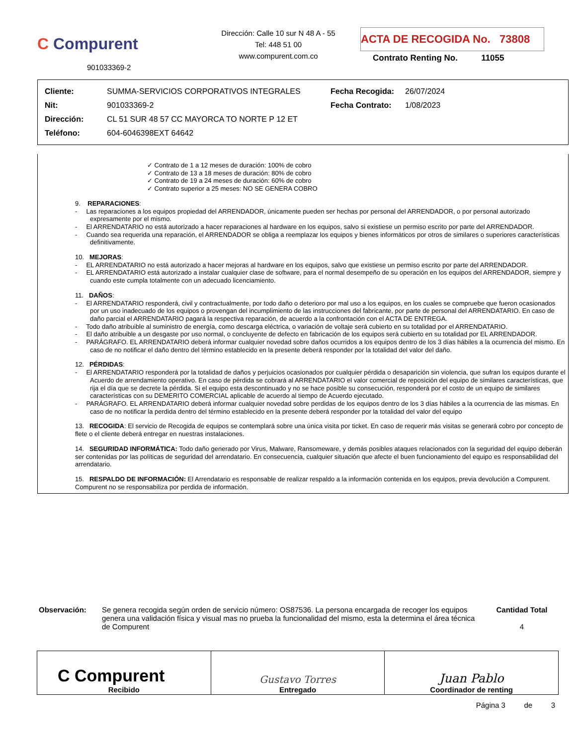C Compurent
901033369-2
Dirección: Calle 10 sur N 48 A - 55
Tel: 448 51 00
www.compurent.com.co
ACTA DE RECOGIDA No. 73808
Contrato Renting No. 11055
| Cliente: | SUMMA-SERVICIOS CORPORATIVOS INTEGRALES | Fecha Recogida: | 26/07/2024 |
| Nit: | 901033369-2 | Fecha Contrato: | 1/08/2023 |
| Dirección: | CL 51 SUR 48 57 CC MAYORCA TO NORTE P 12 ET | | |
| Teléfono: | 604-6046398EXT 64642 | | |
✓ Contrato de 1 a 12 meses de duración: 100% de cobro
✓ Contrato de 13 a 18 meses de duración: 80% de cobro
✓ Contrato de 19 a 24 meses de duración: 60% de cobro
✓ Contrato superior a 25 meses: NO SE GENERA COBRO
9. REPARACIONES:
- Las reparaciones a los equipos propiedad del ARRENDADOR, únicamente pueden ser hechas por personal del ARRENDADOR, o por personal autorizado expresamente por el mismo.
- El ARRENDATARIO no está autorizado a hacer reparaciones al hardware en los equipos, salvo si existiese un permiso escrito por parte del ARRENDADOR.
- Cuando sea requerida una reparación, el ARRENDADOR se obliga a reemplazar los equipos y bienes informáticos por otros de similares o superiores características definitivamente.
10. MEJORAS:
- EL ARRENDATARIO no está autorizado a hacer mejoras al hardware en los equipos, salvo que existiese un permiso escrito por parte del ARRENDADOR.
- EL ARRENDATARIO está autorizado a instalar cualquier clase de software, para el normal desempeño de su operación en los equipos del ARRENDADOR, siempre y cuando este cumpla totalmente con un adecuado licenciamiento.
11. DAÑOS:
- El ARRENDATARIO responderá, civil y contractualmente, por todo daño o deterioro por mal uso a los equipos, en los cuales se compruebe que fueron ocasionados por un uso inadecuado de los equipos o provengan del incumplimiento de las instrucciones del fabricante, por parte de personal del ARRENDATARIO. En caso de daño parcial el ARRENDATARIO pagará la respectiva reparación, de acuerdo a la confrontación con el ACTA DE ENTREGA.
- Todo daño atribuible al suministro de energía, como descarga eléctrica, o variación de voltaje será cubierto en su totalidad por el ARRENDATARIO.
- El daño atribuible a un desgaste por uso normal, o concluyente de defecto en fabricación de los equipos será cubierto en su totalidad por EL ARRENDADOR.
- PARÁGRAFO. EL ARRENDATARIO deberá informar cualquier novedad sobre daños ocurridos a los equipos dentro de los 3 días hábiles a la ocurrencia del mismo. En caso de no notificar el daño dentro del término establecido en la presente deberá responder por la totalidad del valor del daño.
12. PÉRDIDAS:
- El ARRENDATARIO responderá por la totalidad de daños y perjuicios ocasionados por cualquier pérdida o desaparición sin violencia, que sufran los equipos durante el Acuerdo de arrendamiento operativo. En caso de pérdida se cobrará al ARRENDATARIO el valor comercial de reposición del equipo de similares características, que rija el día que se decrete la pérdida. Si el equipo esta descontinuado y no se hace posible su consecución, responderá por el costo de un equipo de similares características con su DEMERITO COMERCIAL aplicable de acuerdo al tiempo de Acuerdo ejecutado.
- PARÁGRAFO. EL ARRENDATARIO deberá informar cualquier novedad sobre perdidas de los equipos dentro de los 3 días hábiles a la ocurrencia de las mismas. En caso de no notificar la perdida dentro del término establecido en la presente deberá responder por la totalidad del valor del equipo
13. RECOGIDA: El servicio de Recogida de equipos se contemplará sobre una única visita por ticket. En caso de requerir más visitas se generará cobro por concepto de flete o el cliente deberá entregar en nuestras instalaciones.
14. SEGURIDAD INFORMÁTICA: Todo daño generado por Virus, Malware, Ransomeware, y demás posibles ataques relacionados con la seguridad del equipo deberán ser contenidas por las políticas de seguridad del arrendatario. En consecuencia, cualquier situación que afecte el buen funcionamiento del equipo es responsabilidad del arrendatario.
15. RESPALDO DE INFORMACIÓN: El Arrendatario es responsable de realizar respaldo a la información contenida en los equipos, previa devolución a Compurent. Compurent no se responsabiliza por perdida de información.
Observación: Se genera recogida según orden de servicio número: OS87536. La persona encargada de recoger los equipos genera una validación física y visual mas no prueba la funcionalidad del mismo, esta la determina el área técnica de Compurent
Cantidad Total
4
| C Compurent Recibido | Gustavo Torres Entregado | Juan Pablo Coordinador de renting |
Página 3 de 3